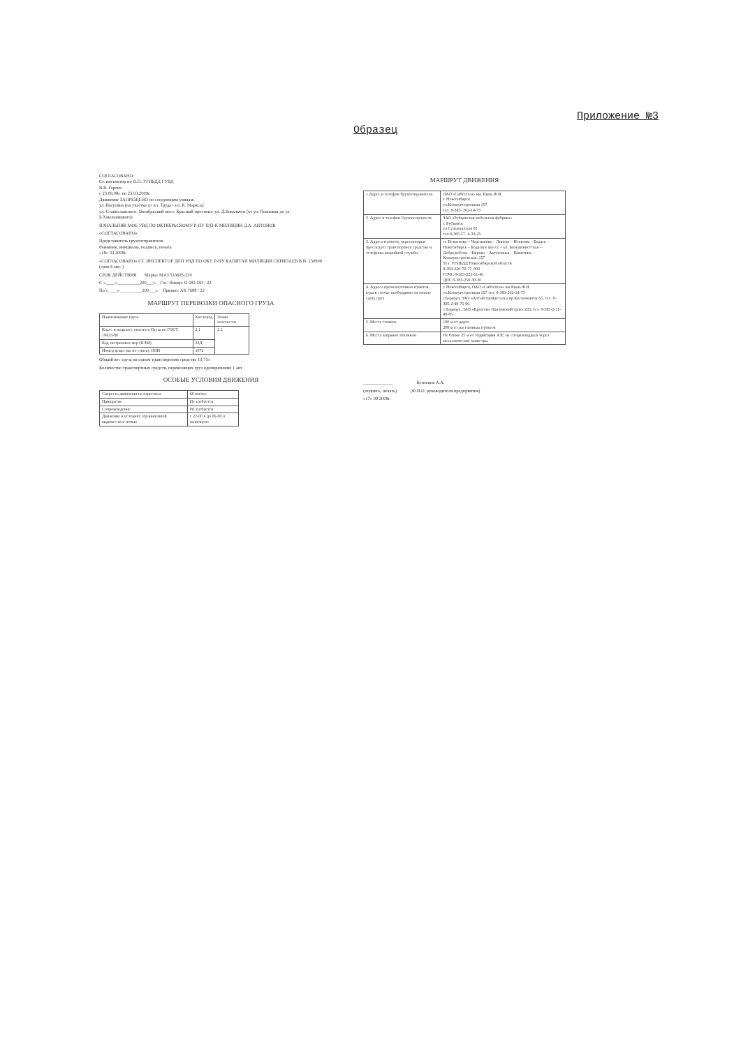Приложение №3
Образец
СОГЛАСОВАНО:
Ст. инспектор по О.П. УГИБДД ГУВД
В.В. Гореев
с 23.09.08г. по 23.03.2009г.
Движение ЗАПРЕЩЕНО по следующим улицам:
ул. Ватутина (на участке от пл. Труда - пл. К. Маркса);
ул. Станиславского, Октябрьский мост, Красный проспект; ул. Д.Ковальчук (от ул. Плановая до ул. Б.Хмельницкого)
НАЧАЛЬНИК МОБ УВД ПО ОКТЯБРЬСКОМУ Р-НУ П/П-К МИЛИЦИИ Д.А. АНТОНОВ
«СОГЛАСОВАНО»
Представитель грузоотправителя
Фамилия, инициалы, подпись, печать
«18» 03 2008г.
«СОГЛАСОВАНО» СТ. ИНСПЕКТОР ДПП УВД ПО ОКТ. Р-НУ КАПИТАН МИЛИЦИИ СКРИПАЕВ В.В. 230908 (срок 6 мес.)
СРОК ДЕЙСТВИЯ Марка: МАЗ 533605-220
С «____»__________200___г. Гос. Номер: О 581 ОН / 22
По «____»__________200___г. Прицеп: АК 7688 / 22
МАРШРУТ ПЕРЕВОЗКИ ОПАСНОГО ГРУЗА
| Наименование груза | Кислород | Знаки опасности |
| --- | --- | --- |
| Класс и подкласс опасного Груза по ГОСТ 19433-88 | 2.1 | 2.1 |
| Код экстренных мер (КЭМ) | 23Д | |
| Номер вещества по списку ООН | 1072 | |
Общий вес груза на одном транспортном средстве 10,75т
Количество транспортных средств, перевозящих груз одновременно 1 авт.
ОСОБЫЕ УСЛОВИЯ ДВИЖЕНИЯ
| Скорость движения на перегонах | 60 км/час |
| Прикрытие | Не требуется |
| Сопровождение | Не требуется |
| Движение в условиях ограниченной видимости и ночью | с 22-00 ч до 06-00 ч запрещено |
МАРШРУТ ДВИЖЕНИЯ
| 1.Адрес и телефон Грузоотправителя | ОАО «Сибтехгаз» им. Кима Ф.И. г. Новосибирск ул.Коммунстроевкая 157 тел. 8-383- 262-14-73 |
| 2. Адрес и телефон Грузополучателя | ЗАО «Рубцовская мебельная фабрика» г. Рубцовск ул.Сельмашская 02 тел.8-385-57- 4-33-25 |
| 3. Адреса пунктов, через которые проследует транспортное средство и телефоны аварийной службы | гг. Безменово – Черепаново – Линево – Искитим – Бердск – Новосибирск – Бердское шоссе – ул. Большевистская – Добролюбова – Кирова – Автогенная – Никитина – Коммунстроевская, 157 Тел. УГИБДД Новосибирской области 8-383-220-70-77, 002 ГОЧС 8-383-222-61-40 ДПС 8-383-250-30-30 |
| 4. Адреса промежуточных пунктов, куда в случае необходимости можно сдать груз | г. Новосибирск, ОАО «Сибтехгаз» им.Кима Ф.И. ул.Коммунстроевкая 157 тел. 8-383-262-14-73 г.Барнаул, ЗАО «Алтайстройдеталь» пр.Космонавтов 65, тел. 8-385-2-48-76-96 г. Барнаул, ЗАО «Креаген» Павловский тракт 235, тел. 8-385-2-31-48-85 |
| 5. Места стоянок | 100 м от дорог, 200 м от населенных пунктов |
| 6. Места заправок топливом | Не ближе 25 м от территории АЗС на специлощадках через металлические канистры |
_____________ Кузнецов А.А.
(подпись, печать) (Ф.И.О. руководителя предприятия)
«17» 09 2008г.